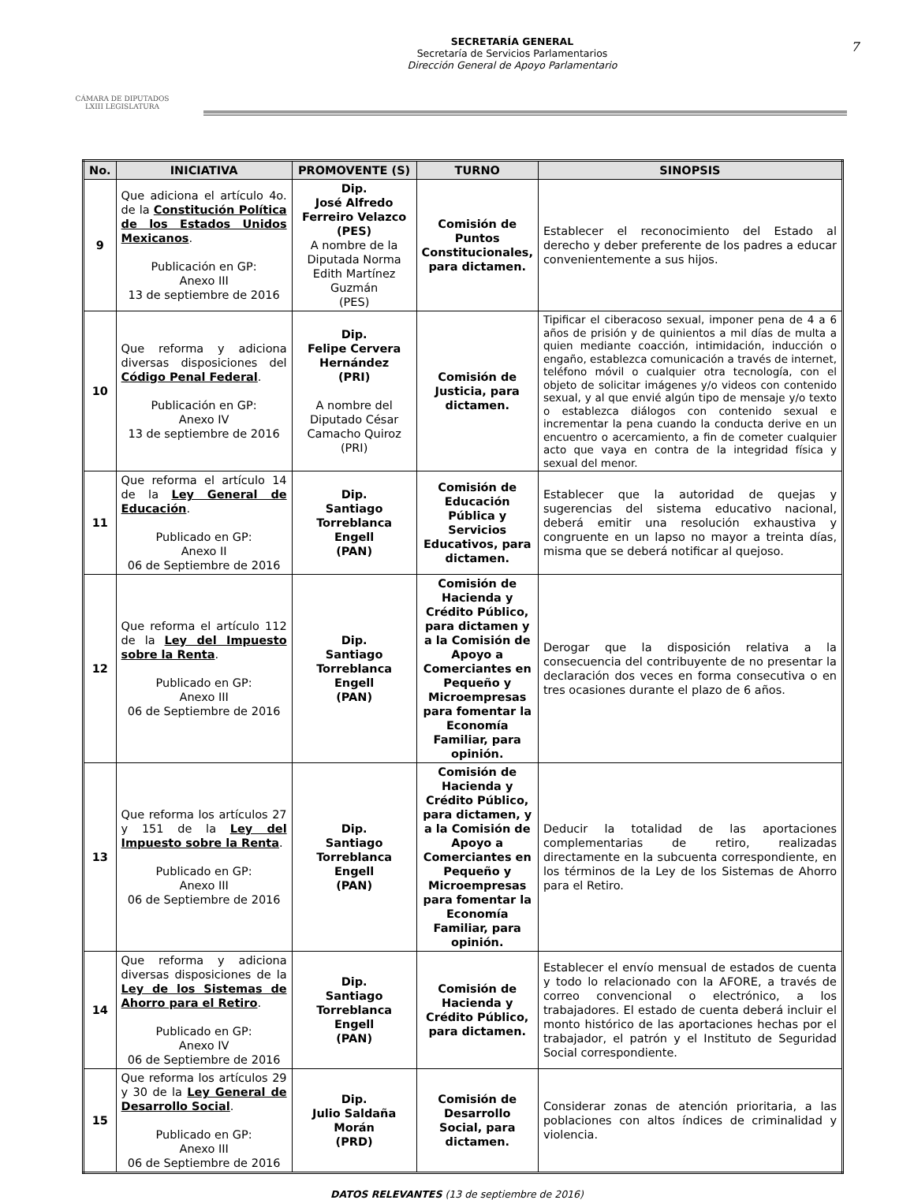CÁMARA DE DIPUTADOS
LXIII LEGISLATURA
SECRETARÍA GENERAL
Secretaría de Servicios Parlamentarios
Dirección General de Apoyo Parlamentario
7
| No. | INICIATIVA | PROMOVENTE (S) | TURNO | SINOPSIS |
| --- | --- | --- | --- | --- |
| 9 | Que adiciona el artículo 4o. de la Constitución Política de los Estados Unidos Mexicanos . Publicación en GP: Anexo III 13 de septiembre de 2016 | Dip. José Alfredo Ferreiro Velazco (PES) A nombre de la Diputada Norma Edith Martínez Guzmán (PES) | Comisión de Puntos Constitucionales, para dictamen. | Establecer el reconocimiento del Estado al derecho y deber preferente de los padres a educar convenientemente a sus hijos. |
| 10 | Que reforma y adiciona diversas disposiciones del Código Penal Federal . Publicación en GP: Anexo IV 13 de septiembre de 2016 | Dip. Felipe Cervera Hernández (PRI) A nombre del Diputado César Camacho Quiroz (PRI) | Comisión de Justicia, para dictamen. | Tipificar el ciberacoso sexual, imponer pena de 4 a 6 años de prisión y de quinientos a mil días de multa a quien mediante coacción, intimidación, inducción o engaño, establezca comunicación a través de internet, teléfono móvil o cualquier otra tecnología, con el objeto de solicitar imágenes y/o videos con contenido sexual, y al que envié algún tipo de mensaje y/o texto o establezca diálogos con contenido sexual e incrementar la pena cuando la conducta derive en un encuentro o acercamiento, a fin de cometer cualquier acto que vaya en contra de la integridad física y sexual del menor. |
| 11 | Que reforma el artículo 14 de la Ley General de Educación . Publicado en GP: Anexo II 06 de Septiembre de 2016 | Dip. Santiago Torreblanca Engell (PAN) | Comisión de Educación Pública y Servicios Educativos, para dictamen. | Establecer que la autoridad de quejas y sugerencias del sistema educativo nacional, deberá emitir una resolución exhaustiva y congruente en un lapso no mayor a treinta días, misma que se deberá notificar al quejoso. |
| 12 | Que reforma el artículo 112 de la Ley del Impuesto sobre la Renta . Publicado en GP: Anexo III 06 de Septiembre de 2016 | Dip. Santiago Torreblanca Engell (PAN) | Comisión de Hacienda y Crédito Público, para dictamen y a la Comisión de Apoyo a Comerciantes en Pequeño y Microempresas para fomentar la Economía Familiar, para opinión. | Derogar que la disposición relativa a la consecuencia del contribuyente de no presentar la declaración dos veces en forma consecutiva o en tres ocasiones durante el plazo de 6 años. |
| 13 | Que reforma los artículos 27 y 151 de la Ley del Impuesto sobre la Renta . Publicado en GP: Anexo III 06 de Septiembre de 2016 | Dip. Santiago Torreblanca Engell (PAN) | Comisión de Hacienda y Crédito Público, para dictamen, y a la Comisión de Apoyo a Comerciantes en Pequeño y Microempresas para fomentar la Economía Familiar, para opinión. | Deducir la totalidad de las aportaciones complementarias de retiro, realizadas directamente en la subcuenta correspondiente, en los términos de la Ley de los Sistemas de Ahorro para el Retiro. |
| 14 | Que reforma y adiciona diversas disposiciones de la Ley de los Sistemas de Ahorro para el Retiro . Publicado en GP: Anexo IV 06 de Septiembre de 2016 | Dip. Santiago Torreblanca Engell (PAN) | Comisión de Hacienda y Crédito Público, para dictamen. | Establecer el envío mensual de estados de cuenta y todo lo relacionado con la AFORE, a través de correo convencional o electrónico, a los trabajadores. El estado de cuenta deberá incluir el monto histórico de las aportaciones hechas por el trabajador, el patrón y el Instituto de Seguridad Social correspondiente. |
| 15 | Que reforma los artículos 29 y 30 de la Ley General de Desarrollo Social . Publicado en GP: Anexo III 06 de Septiembre de 2016 | Dip. Julio Saldaña Morán (PRD) | Comisión de Desarrollo Social, para dictamen. | Considerar zonas de atención prioritaria, a las poblaciones con altos índices de criminalidad y violencia. |
DATOS RELEVANTES (13 de septiembre de 2016)